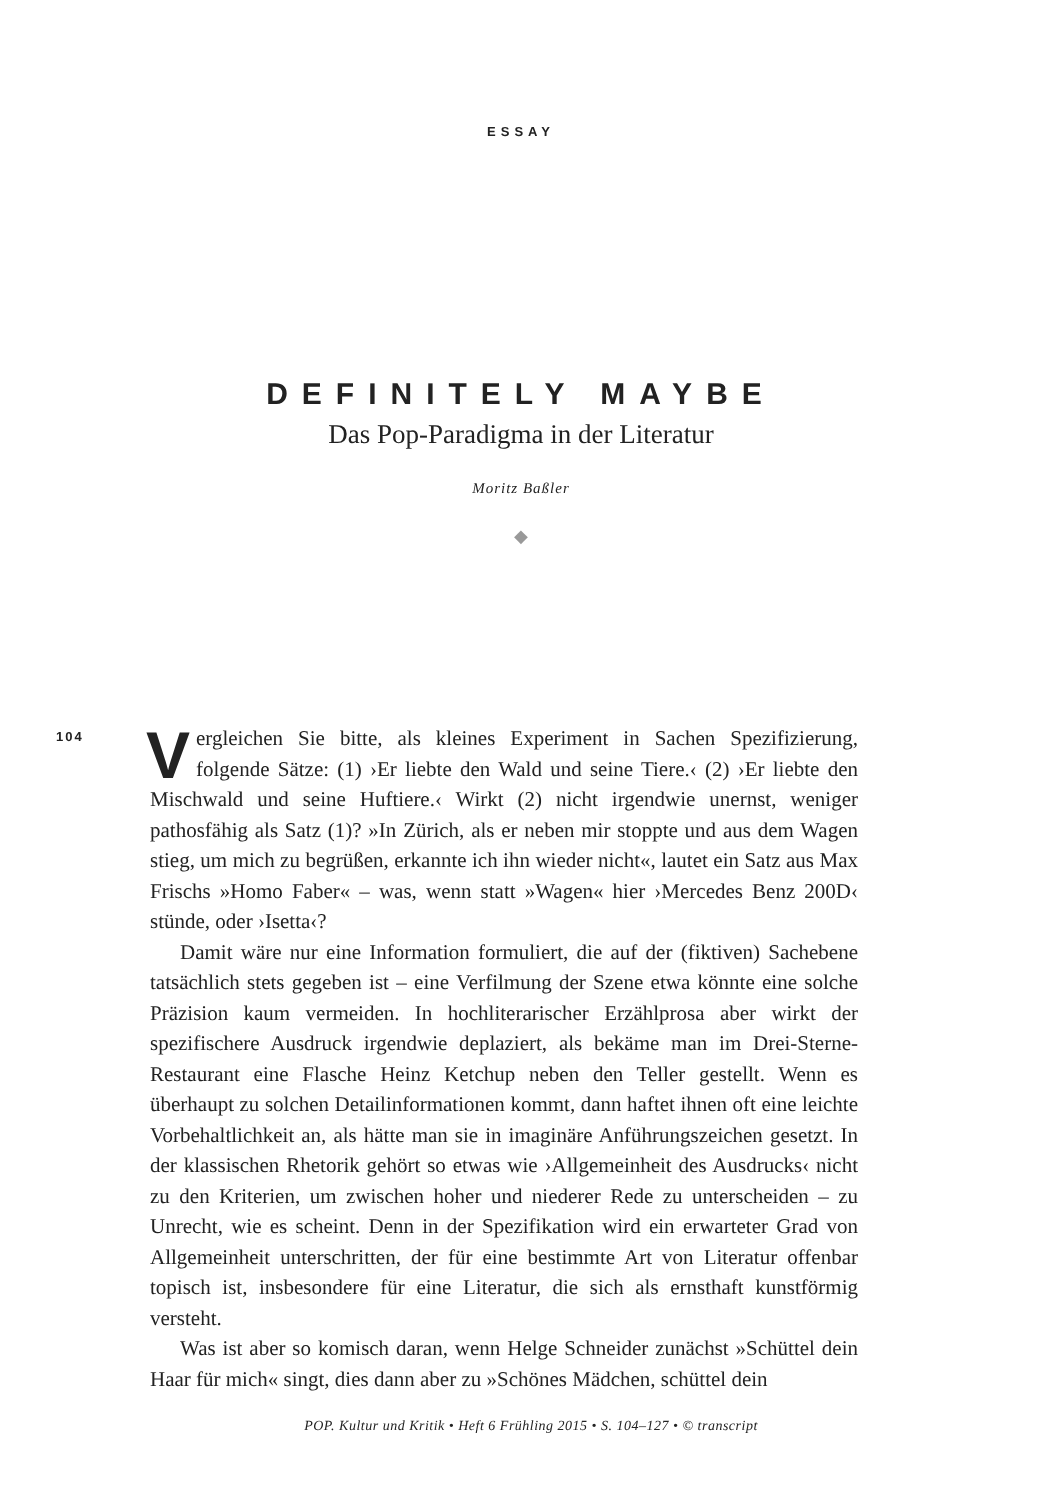ESSAY
DEFINITELY MAYBE
Das Pop-Paradigma in der Literatur
Moritz Baßler
◆
104
Vergleichen Sie bitte, als kleines Experiment in Sachen Spezifizierung, folgende Sätze: (1) ›Er liebte den Wald und seine Tiere.‹ (2) ›Er liebte den Mischwald und seine Huftiere.‹ Wirkt (2) nicht irgendwie unernst, weniger pathosfähig als Satz (1)? »In Zürich, als er neben mir stoppte und aus dem Wagen stieg, um mich zu begrüßen, erkannte ich ihn wieder nicht«, lautet ein Satz aus Max Frischs »Homo Faber« – was, wenn statt »Wagen« hier ›Mercedes Benz 200D‹ stünde, oder ›Isetta‹?
Damit wäre nur eine Information formuliert, die auf der (fiktiven) Sachebene tatsächlich stets gegeben ist – eine Verfilmung der Szene etwa könnte eine solche Präzision kaum vermeiden. In hochliterarischer Erzählprosa aber wirkt der spezifischere Ausdruck irgendwie deplaziert, als bekäme man im Drei-Sterne-Restaurant eine Flasche Heinz Ketchup neben den Teller gestellt. Wenn es überhaupt zu solchen Detailinformationen kommt, dann haftet ihnen oft eine leichte Vorbehaltlichkeit an, als hätte man sie in imaginäre Anführungszeichen gesetzt. In der klassischen Rhetorik gehört so etwas wie ›Allgemeinheit des Ausdrucks‹ nicht zu den Kriterien, um zwischen hoher und niederer Rede zu unterscheiden – zu Unrecht, wie es scheint. Denn in der Spezifikation wird ein erwarteter Grad von Allgemeinheit unterschritten, der für eine bestimmte Art von Literatur offenbar topisch ist, insbesondere für eine Literatur, die sich als ernsthaft kunstförmig versteht.
Was ist aber so komisch daran, wenn Helge Schneider zunächst »Schüttel dein Haar für mich« singt, dies dann aber zu »Schönes Mädchen, schüttel dein
POP. Kultur und Kritik • Heft 6 Frühling 2015 • S. 104–127 • © transcript